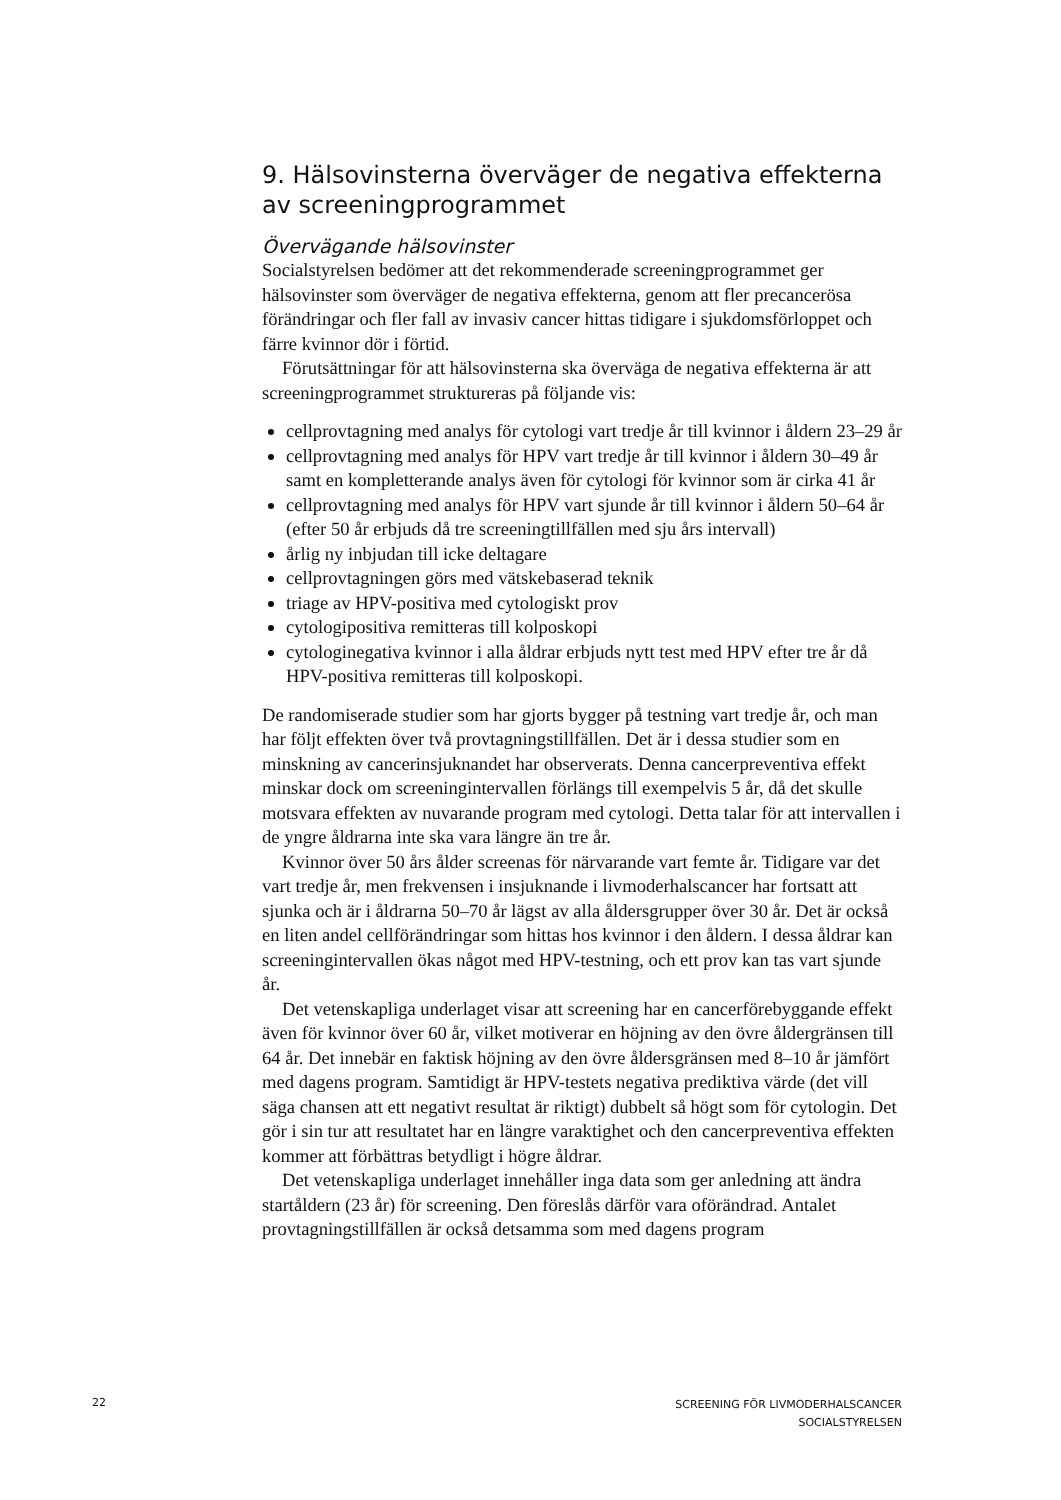9. Hälsovinsterna överväger de negativa effekterna av screeningprogrammet
Övervägande hälsovinster
Socialstyrelsen bedömer att det rekommenderade screeningprogrammet ger hälsovinster som överväger de negativa effekterna, genom att fler precancerösa förändringar och fler fall av invasiv cancer hittas tidigare i sjukdomsförloppet och färre kvinnor dör i förtid.
Förutsättningar för att hälsovinsterna ska överväga de negativa effekterna är att screeningprogrammet struktureras på följande vis:
cellprovtagning med analys för cytologi vart tredje år till kvinnor i åldern 23–29 år
cellprovtagning med analys för HPV vart tredje år till kvinnor i åldern 30–49 år samt en kompletterande analys även för cytologi för kvinnor som är cirka 41 år
cellprovtagning med analys för HPV vart sjunde år till kvinnor i åldern 50–64 år (efter 50 år erbjuds då tre screeningtillfällen med sju års intervall)
årlig ny inbjudan till icke deltagare
cellprovtagningen görs med vätskebaserad teknik
triage av HPV-positiva med cytologiskt prov
cytologipositiva remitteras till kolposkopi
cytologinegativa kvinnor i alla åldrar erbjuds nytt test med HPV efter tre år då HPV-positiva remitteras till kolposkopi.
De randomiserade studier som har gjorts bygger på testning vart tredje år, och man har följt effekten över två provtagningstillfällen. Det är i dessa studier som en minskning av cancerinsjuknandet har observerats. Denna cancerpreventiva effekt minskar dock om screeningintervallen förlängs till exempelvis 5 år, då det skulle motsvara effekten av nuvarande program med cytologi. Detta talar för att intervallen i de yngre åldrarna inte ska vara längre än tre år.
Kvinnor över 50 års ålder screenas för närvarande vart femte år. Tidigare var det vart tredje år, men frekvensen i insjuknande i livmoderhalscancer har fortsatt att sjunka och är i åldrarna 50–70 år lägst av alla åldersgrupper över 30 år. Det är också en liten andel cellförändringar som hittas hos kvinnor i den åldern. I dessa åldrar kan screeningintervallen ökas något med HPV-testning, och ett prov kan tas vart sjunde år.
Det vetenskapliga underlaget visar att screening har en cancerförebyggande effekt även för kvinnor över 60 år, vilket motiverar en höjning av den övre åldergränsen till 64 år. Det innebär en faktisk höjning av den övre åldersgränsen med 8–10 år jämfört med dagens program. Samtidigt är HPV-testets negativa prediktiva värde (det vill säga chansen att ett negativt resultat är riktigt) dubbelt så högt som för cytologin. Det gör i sin tur att resultatet har en längre varaktighet och den cancerpreventiva effekten kommer att förbättras betydligt i högre åldrar.
Det vetenskapliga underlaget innehåller inga data som ger anledning att ändra startåldern (23 år) för screening. Den föreslås därför vara oförändrad. Antalet provtagningstillfällen är också detsamma som med dagens program
22
SCREENING FÖR LIVMODERHALSCANCER
SOCIALSTYRELSEN